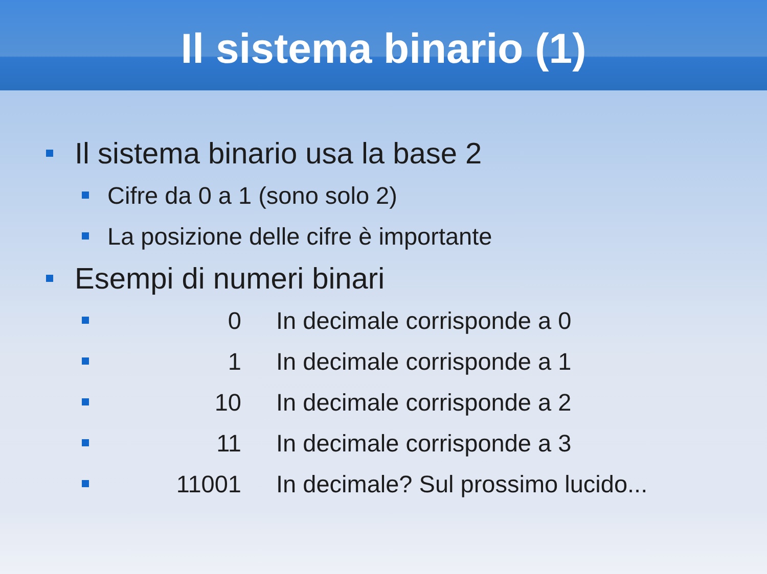Il sistema binario (1)
Il sistema binario usa la base 2
Cifre da 0 a 1 (sono solo 2)
La posizione delle cifre è importante
Esempi di numeri binari
0 In decimale corrisponde a 0
1 In decimale corrisponde a 1
10 In decimale corrisponde a 2
11 In decimale corrisponde a 3
11001 In decimale? Sul prossimo lucido...